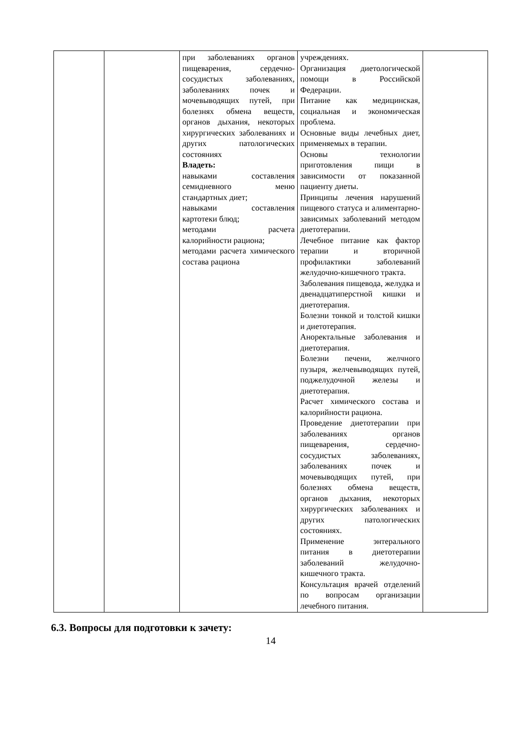| | | при заболеваниях органов пищеварения, сердечно-сосудистых заболеваниях, заболеваниях почек и мочевыводящих путей, при болезнях обмена веществ, органов дыхания, некоторых хирургических заболеваниях и других патологических состояниях Владеть: навыками составления семидневного меню стандартных диет; навыками составления картотеки блюд; методами расчета калорийности рациона; методами расчета химического состава рациона | учреждениях. Организация диетологической помощи в Российской Федерации. Питание как медицинская, социальная и экономическая проблема. Основные виды лечебных диет, применяемых в терапии. Основы технологии приготовления пищи в зависимости от показанной пациенту диеты. Принципы лечения нарушений пищевого статуса и алиментарно-зависимых заболеваний методом диетотерапии. Лечебное питание как фактор терапии и вторичной профилактики заболеваний желудочно-кишечного тракта. Заболевания пищевода, желудка и двенадцатиперстной кишки и диетотерапия. Болезни тонкой и толстой кишки и диетотерапия. Аноректальные заболевания и диетотерапия. Болезни печени, желчного пузыря, желчевыводящих путей, поджелудочной железы и диетотерапия. Расчет химического состава и калорийности рациона. Проведение диетотерапии при заболеваниях органов пищеварения, сердечно-сосудистых заболеваниях, заболеваниях почек и мочевыводящих путей, при болезнях обмена веществ, органов дыхания, некоторых хирургических заболеваниях и других патологических состояниях. Применение энтерального питания в диетотерапии заболеваний желудочно-кишечного тракта. Консультация врачей отделений по вопросам организации лечебного питания. | |
6.3. Вопросы для подготовки к зачету:
14